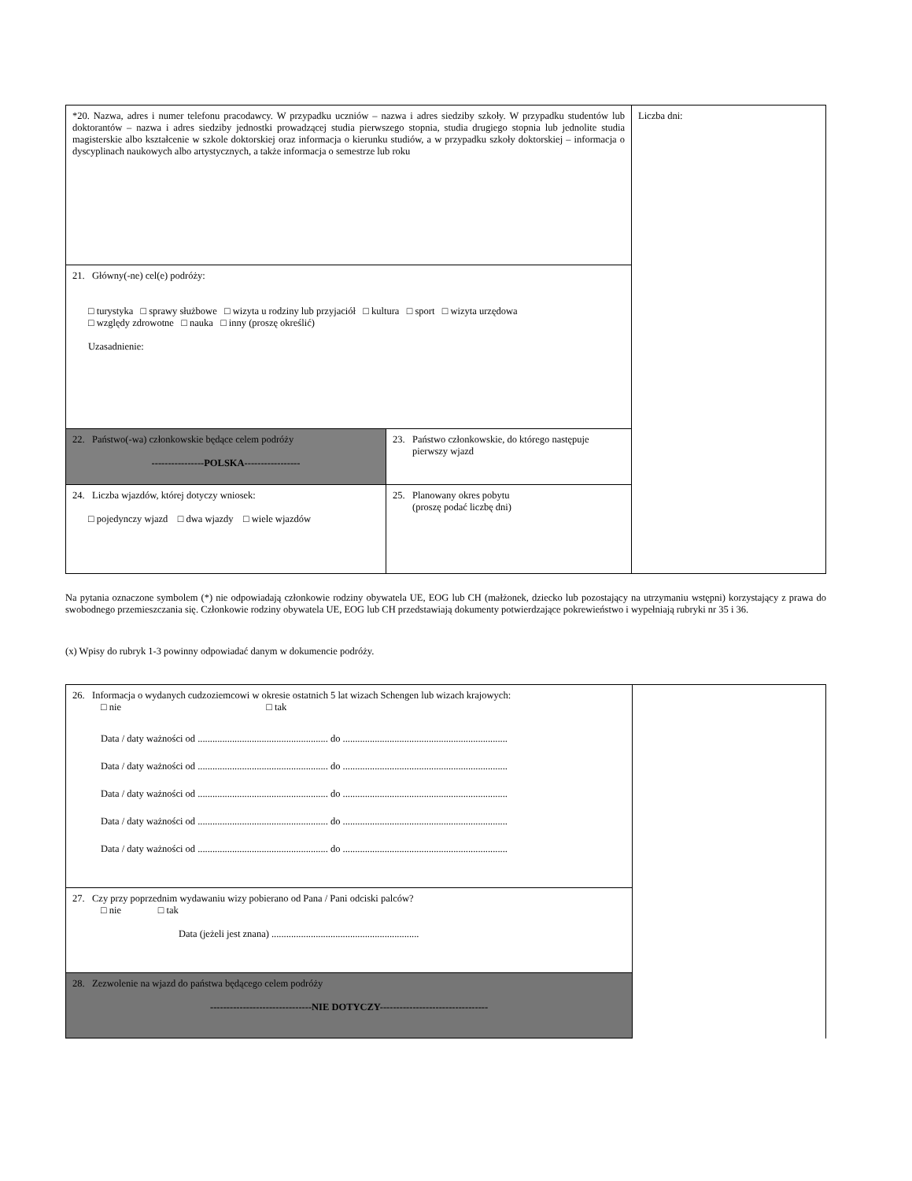| *20. Nazwa, adres i numer telefonu pracodawcy. W przypadku uczniów – nazwa i adres siedziby szkoły. W przypadku studentów lub doktorantów – nazwa i adres siedziby jednostki prowadzącej studia pierwszego stopnia, studia drugiego stopnia lub jednolite studia magisterskie albo kształcenie w szkole doktorskiej oraz informacja o kierunku studiów, a w przypadku szkoły doktorskiej – informacja o dyscyplinach naukowych albo artystycznych, a także informacja o semestrze lub roku | | Liczba dni: |
| 21. Główny(-ne) cel(e) podróży: □ turystyka □ sprawy służbowe □ wizyta u rodziny lub przyjaciół □ kultura □ sport □ wizyta urzędowa □ względy zdrowotne □ nauka □ inny (proszę określić) Uzasadnienie: | | |
| 22. Państwo(-wa) członkowskie będące celem podróży ----------------POLSKA----------------- | 23. Państwo członkowskie, do którego następuje pierwszy wjazd | |
| 24. Liczba wjazdów, której dotyczy wniosek: □ pojedynczy wjazd □ dwa wjazdy □ wiele wjazdów | 25. Planowany okres pobytu (proszę podać liczbę dni) | |
Na pytania oznaczone symbolem (*) nie odpowiadają członkowie rodziny obywatela UE, EOG lub CH (małżonek, dziecko lub pozostający na utrzymaniu wstępni) korzystający z prawa do swobodnego przemieszczania się. Członkowie rodziny obywatela UE, EOG lub CH przedstawiają dokumenty potwierdzające pokrewieństwo i wypełniają rubryki nr 35 i 36.
(x) Wpisy do rubryk 1-3 powinny odpowiadać danym w dokumencie podróży.
| 26. Informacja o wydanych cudzoziemcowi w okresie ostatnich 5 lat wizach Schengen lub wizach krajowych: □ nie □ tak Data / daty ważności od ..................................................... do ................................................................... Data / daty ważności od ..................................................... do ................................................................... Data / daty ważności od ..................................................... do ................................................................... Data / daty ważności od ..................................................... do ................................................................... Data / daty ważności od ..................................................... do ................................................................... | |
| 27. Czy przy poprzednim wydawaniu wizy pobierano od Pana / Pani odciski palców? □ nie □ tak Data (jeżeli jest znana) ............................................................ | |
| 28. Zezwolenie na wjazd do państwa będącego celem podróży -------------------------------NIE DOTYCZY--------------------------------- | |